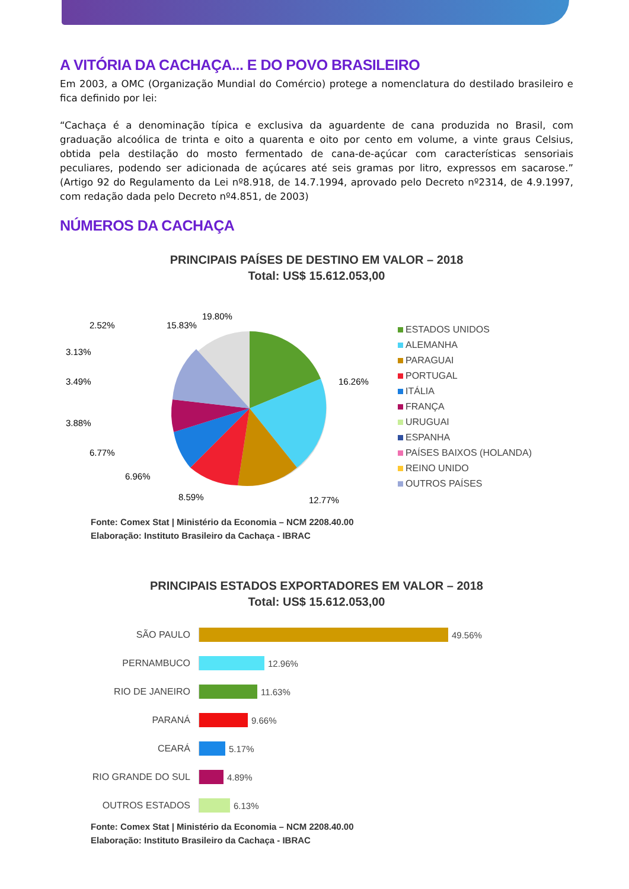A VITÓRIA DA CACHAÇA... E DO POVO BRASILEIRO
Em 2003, a OMC (Organização Mundial do Comércio) protege a nomenclatura do destilado brasileiro e fica definido por lei:
“Cachaça é a denominação típica e exclusiva da aguardente de cana produzida no Brasil, com graduação alcoólica de trinta e oito a quarenta e oito por cento em volume, a vinte graus Celsius, obtida pela destilação do mosto fermentado de cana-de-açúcar com características sensoriais peculiares, podendo ser adicionada de açúcares até seis gramas por litro, expressos em sacarose.” (Artigo 92 do Regulamento da Lei nº8.918, de 14.7.1994, aprovado pelo Decreto nº2314, de 4.9.1997, com redação dada pelo Decreto nº4.851, de 2003)
NÚMEROS DA CACHAÇA
PRINCIPAIS PAÍSES DE DESTINO EM VALOR – 2018
Total: US$ 15.612.053,00
19.80%
16.26%
12.77%
8.59%
6.96%
6.77%
3.88%
3.49%
3.13%
2.52%
15.83%
ESTADOS UNIDOS
ALEMANHA
PARAGUAI
PORTUGAL
ITÁLIA
FRANÇA
URUGUAI
ESPANHA
PAÍSES BAIXOS (HOLANDA)
REINO UNIDO
OUTROS PAÍSES
Fonte: Comex Stat | Ministério da Economia – NCM 2208.40.00
Elaboração: Instituto Brasileiro da Cachaça - IBRAC
PRINCIPAIS ESTADOS EXPORTADORES EM VALOR – 2018
Total: US$ 15.612.053,00
SÃO PAULO 49.56%
PERNAMBUCO 12.96%
RIO DE JANEIRO 11.63%
PARANÁ 9.66%
CEARÁ 5.17%
RIO GRANDE DO SUL 4.89%
OUTROS ESTADOS 6.13%
Fonte: Comex Stat | Ministério da Economia – NCM 2208.40.00
Elaboração: Instituto Brasileiro da Cachaça - IBRAC